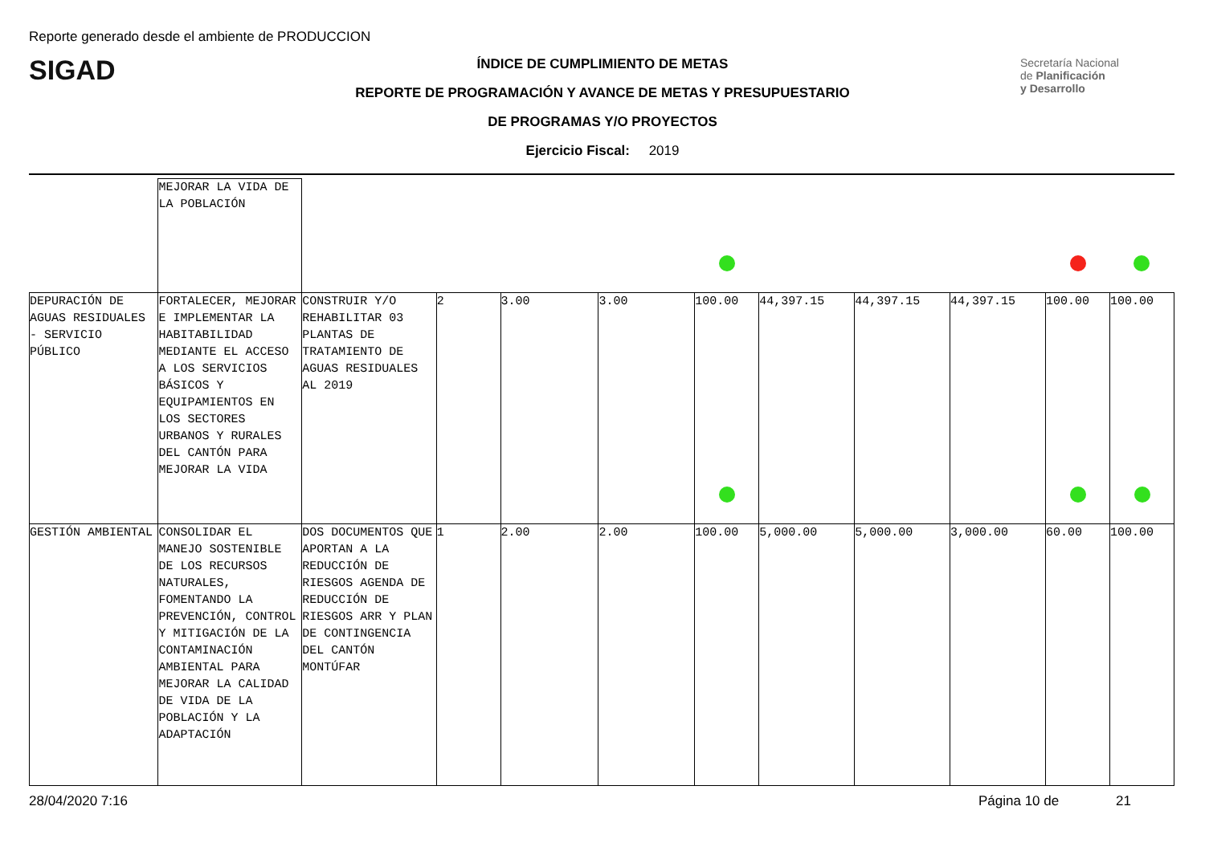Reporte generado desde el ambiente de PRODUCCION
SIGAD
ÍNDICE DE CUMPLIMIENTO DE METAS
REPORTE DE PROGRAMACIÓN Y AVANCE DE METAS Y PRESUPUESTARIO
DE PROGRAMAS Y/O PROYECTOS
Ejercicio Fiscal: 2019
Secretaría Nacional
de Planificación
y Desarrollo
| | MEJORAR LA VIDA DE LA POBLACIÓN | | | | | | | | | | |
| DEPURACIÓN DE AGUAS RESIDUALES - SERVICIO PÚBLICO | FORTALECER, MEJORAR E IMPLEMENTAR LA HABITABILIDAD MEDIANTE EL ACCESO A LOS SERVICIOS BÁSICOS Y EQUIPAMIENTOS EN LOS SECTORES URBANOS Y RURALES DEL CANTÓN PARA MEJORAR LA VIDA | CONSTRUIR Y/O REHABILITAR 03 PLANTAS DE TRATAMIENTO DE AGUAS RESIDUALES AL 2019 | 2 | 3.00 | 3.00 | 100.00 | 44,397.15 | 44,397.15 | 44,397.15 | 100.00 | 100.00 |
| GESTIÓN AMBIENTAL | CONSOLIDAR EL MANEJO SOSTENIBLE DE LOS RECURSOS NATURALES, FOMENTANDO LA PREVENCIÓN, CONTROL Y MITIGACIÓN DE LA CONTAMINACIÓN AMBIENTAL PARA MEJORAR LA CALIDAD DE VIDA DE LA POBLACIÓN Y LA ADAPTACIÓN | DOS DOCUMENTOS QUE APORTAN A LA REDUCCIÓN DE RIESGOS AGENDA DE REDUCCIÓN DE RIESGOS ARR Y PLAN DE CONTINGENCIA DEL CANTÓN MONTÚFAR | 1 | 2.00 | 2.00 | 100.00 | 5,000.00 | 5,000.00 | 3,000.00 | 60.00 | 100.00 |
28/04/2020 7:16 Página 10 de 21